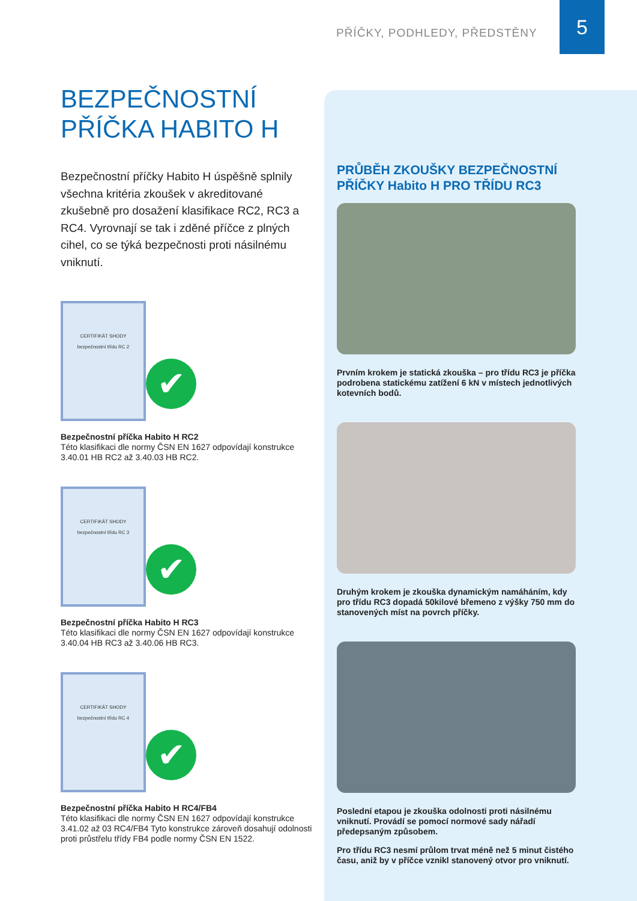PŘÍČKY, PODHLEDY, PŘEDSTĚNY
5
BEZPEČNOSTNÍ
PŘÍČKA HABITO H
Bezpečnostní příčky Habito H úspěšně splnily všechna kritéria zkoušek v akreditované zkušebně pro dosažení klasifikace RC2, RC3 a RC4. Vyrovnají se tak i zděné příčce z plných cihel, co se týká bezpečnosti proti násilnému vniknutí.
CERTIFIKÁT SHODY
bezpečnostní třídu RC 2
✔
Bezpečnostní příčka Habito H RC2
Této klasifikaci dle normy ČSN EN 1627 odpovídají konstrukce 3.40.01 HB RC2 až 3.40.03 HB RC2.
CERTIFIKÁT SHODY
bezpečnostní třídu RC 3
✔
Bezpečnostní příčka Habito H RC3
Této klasifikaci dle normy ČSN EN 1627 odpovídají konstrukce 3.40.04 HB RC3 až 3.40.06 HB RC3.
CERTIFIKÁT SHODY
bezpečnostní třídu RC 4
✔
Bezpečnostní příčka Habito H RC4/FB4
Této klasifikaci dle normy ČSN EN 1627 odpovídají konstrukce 3.41.02 až 03 RC4/FB4 Tyto konstrukce zároveň dosahují odolnosti proti průstřelu třídy FB4 podle normy ČSN EN 1522.
PRŮBĚH ZKOUŠKY BEZPEČNOSTNÍ PŘÍČKY Habito H PRO TŘÍDU RC3
Prvním krokem je statická zkouška – pro třídu RC3 je příčka podrobena statickému zatížení 6 kN v místech jednotlivých kotevních bodů.
Druhým krokem je zkouška dynamickým namáháním, kdy pro třídu RC3 dopadá 50kilové břemeno z výšky 750 mm do stanovených míst na povrch příčky.
Poslední etapou je zkouška odolnosti proti násilnému vniknutí. Provádí se pomocí normové sady nářadí předepsaným způsobem.
Pro třídu RC3 nesmí průlom trvat méně než 5 minut čistého času, aniž by v příčce vznikl stanovený otvor pro vniknutí.